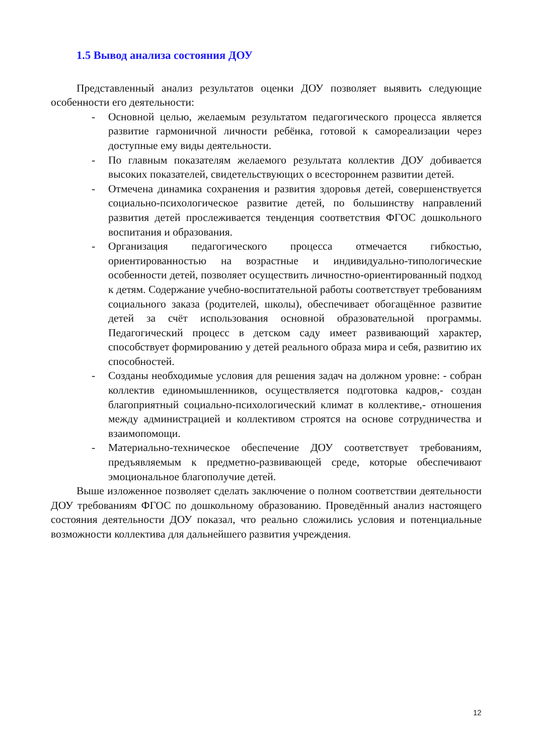1.5 Вывод анализа состояния ДОУ
Представленный анализ результатов оценки ДОУ позволяет выявить следующие особенности его деятельности:
- Основной целью, желаемым результатом педагогического процесса является развитие гармоничной личности ребёнка, готовой к самореализации через доступные ему виды деятельности.
- По главным показателям желаемого результата коллектив ДОУ добивается высоких показателей, свидетельствующих о всестороннем развитии детей.
- Отмечена динамика сохранения и развития здоровья детей, совершенствуется социально-психологическое развитие детей, по большинству направлений развития детей прослеживается тенденция соответствия ФГОС дошкольного воспитания и образования.
- Организация педагогического процесса отмечается гибкостью, ориентированностью на возрастные и индивидуально-типологические особенности детей, позволяет осуществить личностно-ориентированный подход к детям. Содержание учебно-воспитательной работы соответствует требованиям социального заказа (родителей, школы), обеспечивает обогащённое развитие детей за счёт использования основной образовательной программы. Педагогический процесс в детском саду имеет развивающий характер, способствует формированию у детей реального образа мира и себя, развитию их способностей.
- Созданы необходимые условия для решения задач на должном уровне: - собран коллектив единомышленников, осуществляется подготовка кадров,- создан благоприятный социально-психологический климат в коллективе,- отношения между администрацией и коллективом строятся на основе сотрудничества и взаимопомощи.
- Материально-техническое обеспечение ДОУ соответствует требованиям, предъявляемым к предметно-развивающей среде, которые обеспечивают эмоциональное благополучие детей.
Выше изложенное позволяет сделать заключение о полном соответствии деятельности ДОУ требованиям ФГОС по дошкольному образованию. Проведённый анализ настоящего состояния деятельности ДОУ показал, что реально сложились условия и потенциальные возможности коллектива для дальнейшего развития учреждения.
12